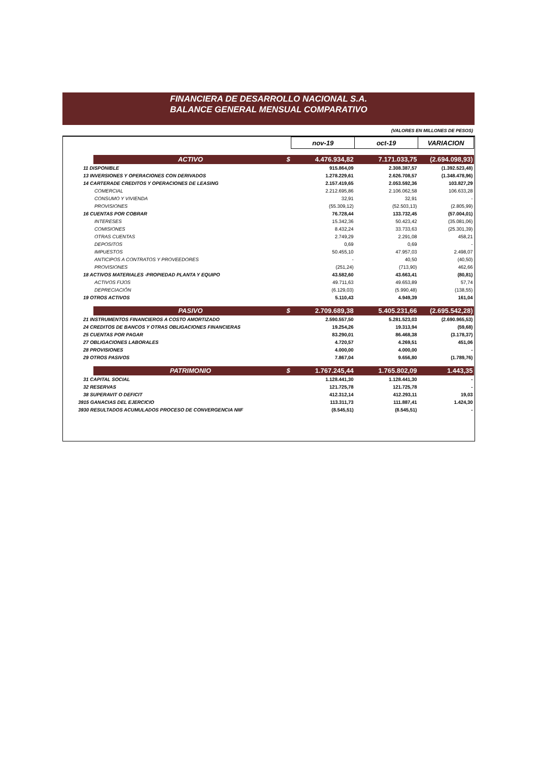FINANCIERA DE DESARROLLO NACIONAL S.A.
BALANCE GENERAL MENSUAL COMPARATIVO
(VALORES EN MILLONES DE PESOS)
| | | nov-19 | oct-19 | VARIACION |
| | ACTIVO $ | 4.476.934,82 | 7.171.033,75 | (2.694.098,93) |
| 11 DISPONIBLE | | 915.864,09 | 2.308.387,57 | (1.392.523,48) |
| 13 INVERSIONES Y OPERACIONES CON DERIVADOS | | 1.278.229,61 | 2.626.708,57 | (1.348.478,96) |
| 14 CARTERADE CREDITOS Y OPERACIONES DE LEASING | | 2.157.419,65 | 2.053.592,36 | 103.827,29 |
| | COMERCIAL | 2.212.695,86 | 2.106.062,58 | 106.633,28 |
| | CONSUMO Y VIVIENDA | 32,91 | 32,91 | - |
| | PROVISIONES | (55.309,12) | (52.503,13) | (2.805,99) |
| 16 CUENTAS POR COBRAR | | 76.728,44 | 133.732,45 | (57.004,01) |
| | INTERESES | 15.342,36 | 50.423,42 | (35.081,06) |
| | COMISIONES | 8.432,24 | 33.733,63 | (25.301,39) |
| | OTRAS CUENTAS | 2.749,29 | 2.291,08 | 458,21 |
| | DEPOSITOS | 0,69 | 0,69 | - |
| | IMPUESTOS | 50.455,10 | 47.957,03 | 2.498,07 |
| | ANTICIPOS A CONTRATOS Y PROVEEDORES | - | 40,50 | (40,50) |
| | PROVISIONES | (251,24) | (713,90) | 462,66 |
| 18 ACTIVOS MATERIALES -PROPIEDAD PLANTA Y EQUIPO | | 43.582,60 | 43.663,41 | (80,81) |
| | ACTIVOS FIJOS | 49.711,63 | 49.653,89 | 57,74 |
| | DEPRECIACIÓN | (6.129,03) | (5.990,48) | (138,55) |
| 19 OTROS ACTIVOS | | 5.110,43 | 4.949,39 | 161,04 |
| | PASIVO $ | 2.709.689,38 | 5.405.231,66 | (2.695.542,28) |
| 21 INSTRUMENTOS FINANCIEROS A COSTO AMORTIZADO | | 2.590.557,50 | 5.281.523,03 | (2.690.965,53) |
| 24 CREDITOS DE BANCOS Y OTRAS OBLIGACIONES FINANCIERAS | | 19.254,26 | 19.313,94 | (59,68) |
| 25 CUENTAS POR PAGAR | | 83.290,01 | 86.468,38 | (3.178,37) |
| 27 OBLIGACIONES LABORALES | | 4.720,57 | 4.269,51 | 451,06 |
| 28 PROVISIONES | | 4.000,00 | 4.000,00 | - |
| 29 OTROS PASIVOS | | 7.867,04 | 9.656,80 | (1.789,76) |
| | PATRIMONIO $ | 1.767.245,44 | 1.765.802,09 | 1.443,35 |
| 31 CAPITAL SOCIAL | | 1.128.441,30 | 1.128.441,30 | - |
| 32 RESERVAS | | 121.725,78 | 121.725,78 | - |
| 38 SUPERAVIT O DEFICIT | | 412.312,14 | 412.293,11 | 19,03 |
| 3915 GANACIAS DEL EJERCICIO | | 113.311,73 | 111.887,41 | 1.424,30 |
| 3930 RESULTADOS ACUMULADOS PROCESO DE CONVERGENCIA NIIF | | (8.545,51) | (8.545,51) | - |